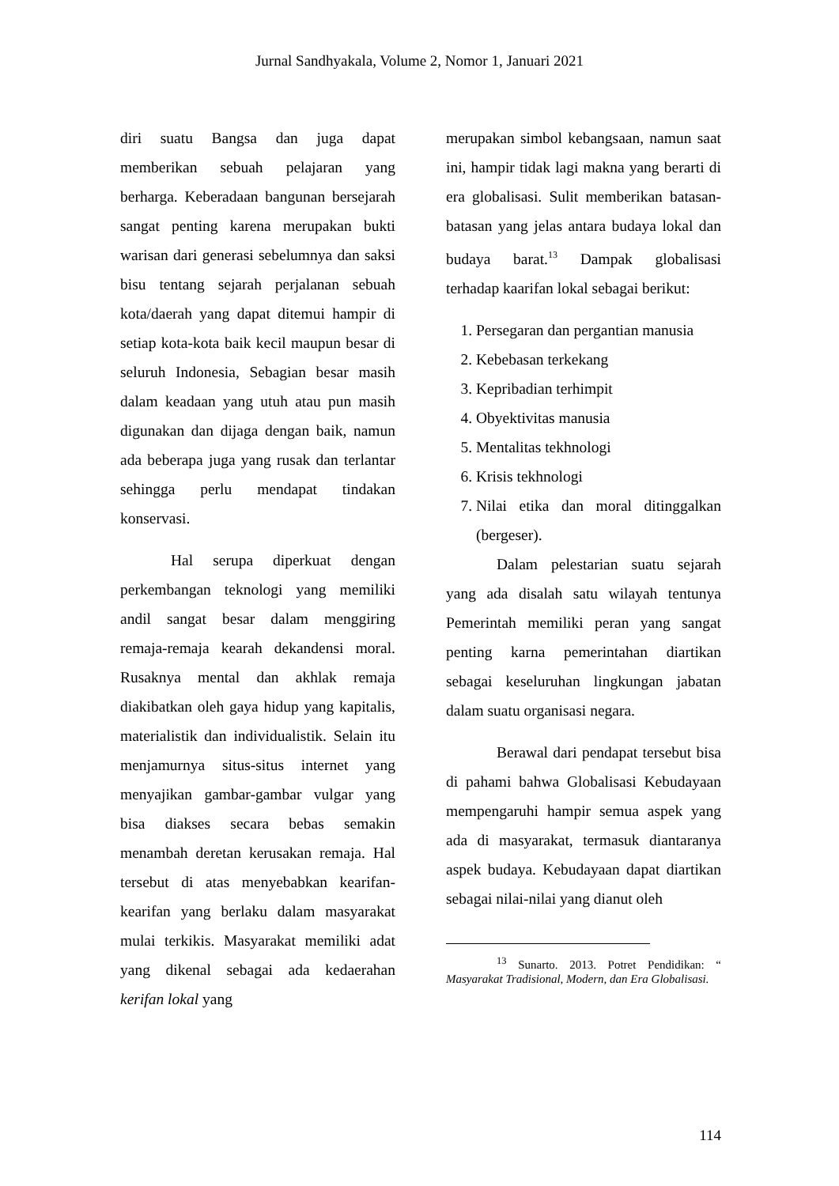Jurnal Sandhyakala, Volume 2, Nomor 1, Januari 2021
diri suatu Bangsa dan juga dapat memberikan sebuah pelajaran yang berharga. Keberadaan bangunan bersejarah sangat penting karena merupakan bukti warisan dari generasi sebelumnya dan saksi bisu tentang sejarah perjalanan sebuah kota/daerah yang dapat ditemui hampir di setiap kota-kota baik kecil maupun besar di seluruh Indonesia, Sebagian besar masih dalam keadaan yang utuh atau pun masih digunakan dan dijaga dengan baik, namun ada beberapa juga yang rusak dan terlantar sehingga perlu mendapat tindakan konservasi.
Hal serupa diperkuat dengan perkembangan teknologi yang memiliki andil sangat besar dalam menggiring remaja-remaja kearah dekandensi moral. Rusaknya mental dan akhlak remaja diakibatkan oleh gaya hidup yang kapitalis, materialistik dan individualistik. Selain itu menjamurnya situs-situs internet yang menyajikan gambar-gambar vulgar yang bisa diakses secara bebas semakin menambah deretan kerusakan remaja. Hal tersebut di atas menyebabkan kearifan-kearifan yang berlaku dalam masyarakat mulai terkikis. Masyarakat memiliki adat yang dikenal sebagai ada kedaerahan kerifan lokal yang
merupakan simbol kebangsaan, namun saat ini, hampir tidak lagi makna yang berarti di era globalisasi. Sulit memberikan batasan-batasan yang jelas antara budaya lokal dan budaya barat.<sup>13</sup> Dampak globalisasi terhadap kaarifan lokal sebagai berikut:
1. Persegaran dan pergantian manusia
2. Kebebasan terkekang
3. Kepribadian terhimpit
4. Obyektivitas manusia
5. Mentalitas tekhnologi
6. Krisis tekhnologi
7. Nilai etika dan moral ditinggalkan (bergeser).
Dalam pelestarian suatu sejarah yang ada disalah satu wilayah tentunya Pemerintah memiliki peran yang sangat penting karna pemerintahan diartikan sebagai keseluruhan lingkungan jabatan dalam suatu organisasi negara.
Berawal dari pendapat tersebut bisa di pahami bahwa Globalisasi Kebudayaan mempengaruhi hampir semua aspek yang ada di masyarakat, termasuk diantaranya aspek budaya. Kebudayaan dapat diartikan sebagai nilai-nilai yang dianut oleh
<sup>13</sup> Sunarto. 2013. Potret Pendidikan: “ Masyarakat Tradisional, Modern, dan Era Globalisasi.
114